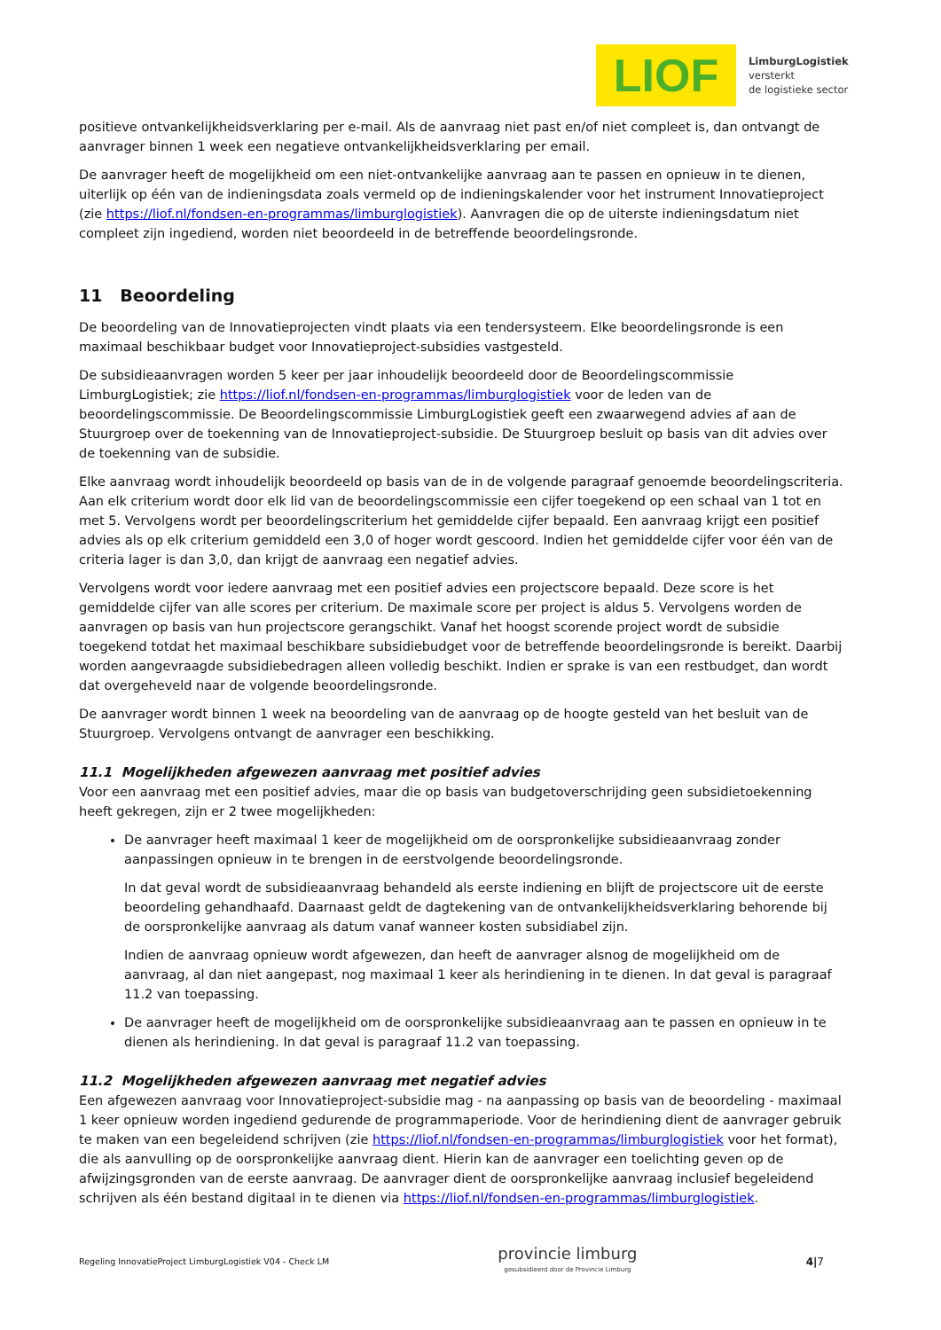LIOF
LimburgLogistiek
versterkt
de logistieke sector
positieve ontvankelijkheidsverklaring per e-mail. Als de aanvraag niet past en/of niet compleet is, dan ontvangt de aanvrager binnen 1 week een negatieve ontvankelijkheidsverklaring per email.
De aanvrager heeft de mogelijkheid om een niet-ontvankelijke aanvraag aan te passen en opnieuw in te dienen, uiterlijk op één van de indieningsdata zoals vermeld op de indieningskalender voor het instrument Innovatieproject (zie https://liof.nl/fondsen-en-programmas/limburglogistiek). Aanvragen die op de uiterste indieningsdatum niet compleet zijn ingediend, worden niet beoordeeld in de betreffende beoordelingsronde.
11 Beoordeling
De beoordeling van de Innovatieprojecten vindt plaats via een tendersysteem. Elke beoordelingsronde is een maximaal beschikbaar budget voor Innovatieproject-subsidies vastgesteld.
De subsidieaanvragen worden 5 keer per jaar inhoudelijk beoordeeld door de Beoordelingscommissie LimburgLogistiek; zie https://liof.nl/fondsen-en-programmas/limburglogistiek voor de leden van de beoordelingscommissie. De Beoordelingscommissie LimburgLogistiek geeft een zwaarwegend advies af aan de Stuurgroep over de toekenning van de Innovatieproject-subsidie. De Stuurgroep besluit op basis van dit advies over de toekenning van de subsidie.
Elke aanvraag wordt inhoudelijk beoordeeld op basis van de in de volgende paragraaf genoemde beoordelingscriteria. Aan elk criterium wordt door elk lid van de beoordelingscommissie een cijfer toegekend op een schaal van 1 tot en met 5. Vervolgens wordt per beoordelingscriterium het gemiddelde cijfer bepaald. Een aanvraag krijgt een positief advies als op elk criterium gemiddeld een 3,0 of hoger wordt gescoord. Indien het gemiddelde cijfer voor één van de criteria lager is dan 3,0, dan krijgt de aanvraag een negatief advies.
Vervolgens wordt voor iedere aanvraag met een positief advies een projectscore bepaald. Deze score is het gemiddelde cijfer van alle scores per criterium. De maximale score per project is aldus 5. Vervolgens worden de aanvragen op basis van hun projectscore gerangschikt. Vanaf het hoogst scorende project wordt de subsidie toegekend totdat het maximaal beschikbare subsidiebudget voor de betreffende beoordelingsronde is bereikt. Daarbij worden aangevraagde subsidiebedragen alleen volledig beschikt. Indien er sprake is van een restbudget, dan wordt dat overgeheveld naar de volgende beoordelingsronde.
De aanvrager wordt binnen 1 week na beoordeling van de aanvraag op de hoogte gesteld van het besluit van de Stuurgroep. Vervolgens ontvangt de aanvrager een beschikking.
11.1 Mogelijkheden afgewezen aanvraag met positief advies
Voor een aanvraag met een positief advies, maar die op basis van budgetoverschrijding geen subsidietoekenning heeft gekregen, zijn er 2 twee mogelijkheden:
De aanvrager heeft maximaal 1 keer de mogelijkheid om de oorspronkelijke subsidieaanvraag zonder aanpassingen opnieuw in te brengen in de eerstvolgende beoordelingsronde.
In dat geval wordt de subsidieaanvraag behandeld als eerste indiening en blijft de projectscore uit de eerste beoordeling gehandhaafd. Daarnaast geldt de dagtekening van de ontvankelijkheidsverklaring behorende bij de oorspronkelijke aanvraag als datum vanaf wanneer kosten subsidiabel zijn.
Indien de aanvraag opnieuw wordt afgewezen, dan heeft de aanvrager alsnog de mogelijkheid om de aanvraag, al dan niet aangepast, nog maximaal 1 keer als herindiening in te dienen. In dat geval is paragraaf 11.2 van toepassing.
De aanvrager heeft de mogelijkheid om de oorspronkelijke subsidieaanvraag aan te passen en opnieuw in te dienen als herindiening. In dat geval is paragraaf 11.2 van toepassing.
11.2 Mogelijkheden afgewezen aanvraag met negatief advies
Een afgewezen aanvraag voor Innovatieproject-subsidie mag - na aanpassing op basis van de beoordeling - maximaal 1 keer opnieuw worden ingediend gedurende de programmaperiode. Voor de herindiening dient de aanvrager gebruik te maken van een begeleidend schrijven (zie https://liof.nl/fondsen-en-programmas/limburglogistiek voor het format), die als aanvulling op de oorspronkelijke aanvraag dient. Hierin kan de aanvrager een toelichting geven op de afwijzingsgronden van de eerste aanvraag. De aanvrager dient de oorspronkelijke aanvraag inclusief begeleidend schrijven als één bestand digitaal in te dienen via https://liof.nl/fondsen-en-programmas/limburglogistiek.
Regeling InnovatieProject LimburgLogistiek V04 - Check LM
provincie limburg
gesubsidieerd door de Provincie Limburg
4|7